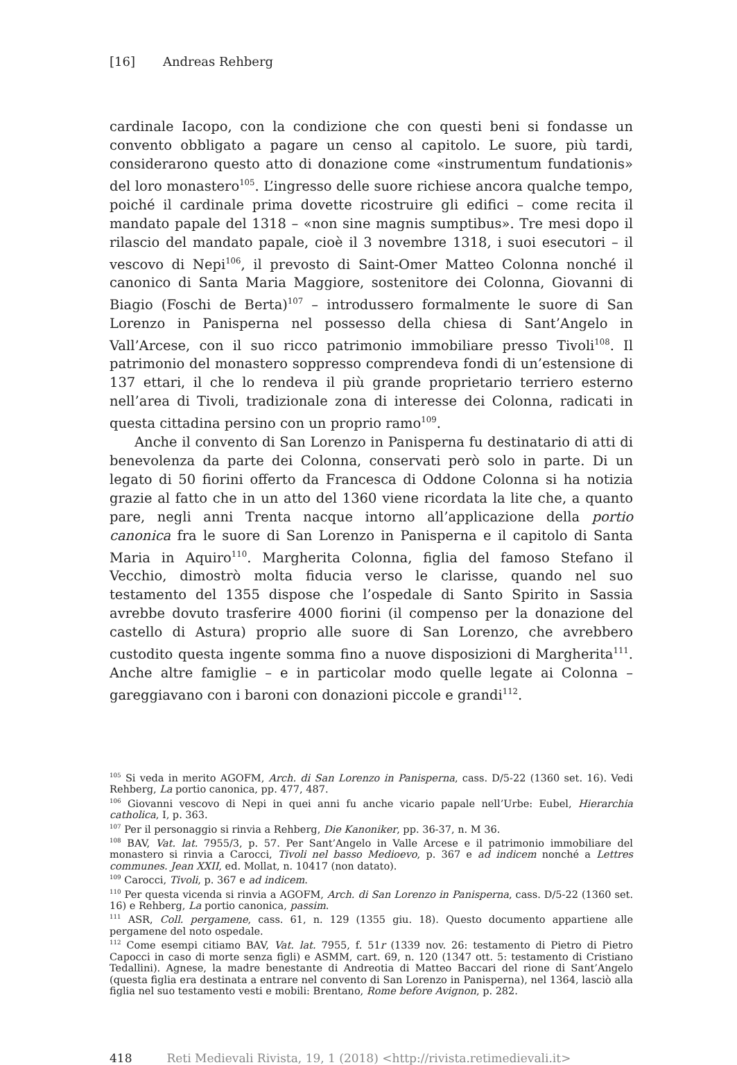[16] Andreas Rehberg
cardinale Iacopo, con la condizione che con questi beni si fondasse un convento obbligato a pagare un censo al capitolo. Le suore, più tardi, considerarono questo atto di donazione come «instrumentum fundationis» del loro monastero<sup>105</sup>. L’ingresso delle suore richiese ancora qualche tempo, poiché il cardinale prima dovette ricostruire gli edifici – come recita il mandato papale del 1318 – «non sine magnis sumptibus». Tre mesi dopo il rilascio del mandato papale, cioè il 3 novembre 1318, i suoi esecutori – il vescovo di Nepi<sup>106</sup>, il prevosto di Saint-Omer Matteo Colonna nonché il canonico di Santa Maria Maggiore, sostenitore dei Colonna, Giovanni di Biagio (Foschi de Berta)<sup>107</sup> – introdussero formalmente le suore di San Lorenzo in Panisperna nel possesso della chiesa di Sant’Angelo in Vall’Arcese, con il suo ricco patrimonio immobiliare presso Tivoli<sup>108</sup>. Il patrimonio del monastero soppresso comprendeva fondi di un’estensione di 137 ettari, il che lo rendeva il più grande proprietario terriero esterno nell’area di Tivoli, tradizionale zona di interesse dei Colonna, radicati in questa cittadina persino con un proprio ramo<sup>109</sup>.
Anche il convento di San Lorenzo in Panisperna fu destinatario di atti di benevolenza da parte dei Colonna, conservati però solo in parte. Di un legato di 50 fiorini offerto da Francesca di Oddone Colonna si ha notizia grazie al fatto che in un atto del 1360 viene ricordata la lite che, a quanto pare, negli anni Trenta nacque intorno all’applicazione della portio canonica fra le suore di San Lorenzo in Panisperna e il capitolo di Santa Maria in Aquiro<sup>110</sup>. Margherita Colonna, figlia del famoso Stefano il Vecchio, dimostrò molta fiducia verso le clarisse, quando nel suo testamento del 1355 dispose che l’ospedale di Santo Spirito in Sassia avrebbe dovuto trasferire 4000 fiorini (il compenso per la donazione del castello di Astura) proprio alle suore di San Lorenzo, che avrebbero custodito questa ingente somma fino a nuove disposizioni di Margherita<sup>111</sup>. Anche altre famiglie – e in particolar modo quelle legate ai Colonna – gareggiavano con i baroni con donazioni piccole e grandi<sup>112</sup>.
<sup>105</sup> Si veda in merito AGOFM, Arch. di San Lorenzo in Panisperna, cass. D/5-22 (1360 set. 16). Vedi Rehberg, La portio canonica, pp. 477, 487.
<sup>106</sup> Giovanni vescovo di Nepi in quei anni fu anche vicario papale nell’Urbe: Eubel, Hierarchia catholica, I, p. 363.
<sup>107</sup> Per il personaggio si rinvia a Rehberg, Die Kanoniker, pp. 36-37, n. M 36.
<sup>108</sup> BAV, Vat. lat. 7955/3, p. 57. Per Sant’Angelo in Valle Arcese e il patrimonio immobiliare del monastero si rinvia a Carocci, Tivoli nel basso Medioevo, p. 367 e ad indicem nonché a Lettres communes. Jean XXII, ed. Mollat, n. 10417 (non datato).
<sup>109</sup> Carocci, Tivoli, p. 367 e ad indicem.
<sup>110</sup> Per questa vicenda si rinvia a AGOFM, Arch. di San Lorenzo in Panisperna, cass. D/5-22 (1360 set. 16) e Rehberg, La portio canonica, passim.
<sup>111</sup> ASR, Coll. pergamene, cass. 61, n. 129 (1355 giu. 18). Questo documento appartiene alle pergamene del noto ospedale.
<sup>112</sup> Come esempi citiamo BAV, Vat. lat. 7955, f. 51r (1339 nov. 26: testamento di Pietro di Pietro Capocci in caso di morte senza figli) e ASMM, cart. 69, n. 120 (1347 ott. 5: testamento di Cristiano Tedallini). Agnese, la madre benestante di Andreotia di Matteo Baccari del rione di Sant’Angelo (questa figlia era destinata a entrare nel convento di San Lorenzo in Panisperna), nel 1364, lasciò alla figlia nel suo testamento vesti e mobili: Brentano, Rome before Avignon, p. 282.
418 Reti Medievali Rivista, 19, 1 (2018) <http://rivista.retimedievali.it>